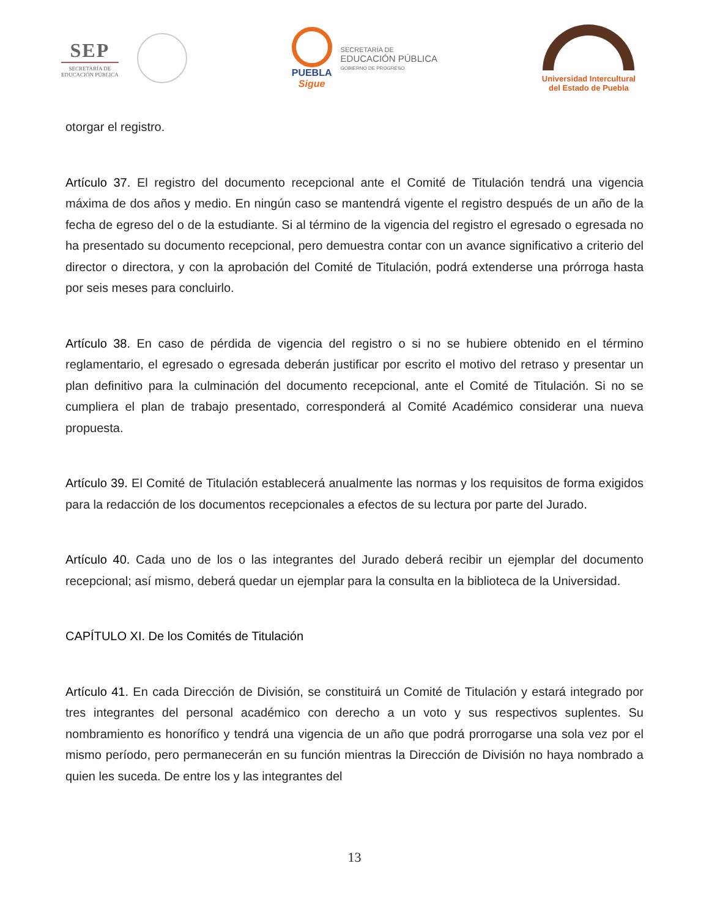SEP
SECRETARÍA DE
EDUCACIÓN PÚBLICA
PUEBLA
Sigue
SECRETARÍA DE
EDUCACIÓN PÚBLICA
GOBIERNO DE PROGRESO
Universidad Intercultural
del Estado de Puebla
otorgar el registro.
Artículo 37. El registro del documento recepcional ante el Comité de Titulación tendrá una vigencia máxima de dos años y medio. En ningún caso se mantendrá vigente el registro después de un año de la fecha de egreso del o de la estudiante. Si al término de la vigencia del registro el egresado o egresada no ha presentado su documento recepcional, pero demuestra contar con un avance significativo a criterio del director o directora, y con la aprobación del Comité de Titulación, podrá extenderse una prórroga hasta por seis meses para concluirlo.
Artículo 38. En caso de pérdida de vigencia del registro o si no se hubiere obtenido en el término reglamentario, el egresado o egresada deberán justificar por escrito el motivo del retraso y presentar un plan definitivo para la culminación del documento recepcional, ante el Comité de Titulación. Si no se cumpliera el plan de trabajo presentado, corresponderá al Comité Académico considerar una nueva propuesta.
Artículo 39. El Comité de Titulación establecerá anualmente las normas y los requisitos de forma exigidos para la redacción de los documentos recepcionales a efectos de su lectura por parte del Jurado.
Artículo 40. Cada uno de los o las integrantes del Jurado deberá recibir un ejemplar del documento recepcional; así mismo, deberá quedar un ejemplar para la consulta en la biblioteca de la Universidad.
CAPÍTULO XI. De los Comités de Titulación
Artículo 41. En cada Dirección de División, se constituirá un Comité de Titulación y estará integrado por tres integrantes del personal académico con derecho a un voto y sus respectivos suplentes. Su nombramiento es honorífico y tendrá una vigencia de un año que podrá prorrogarse una sola vez por el mismo período, pero permanecerán en su función mientras la Dirección de División no haya nombrado a quien les suceda. De entre los y las integrantes del
13